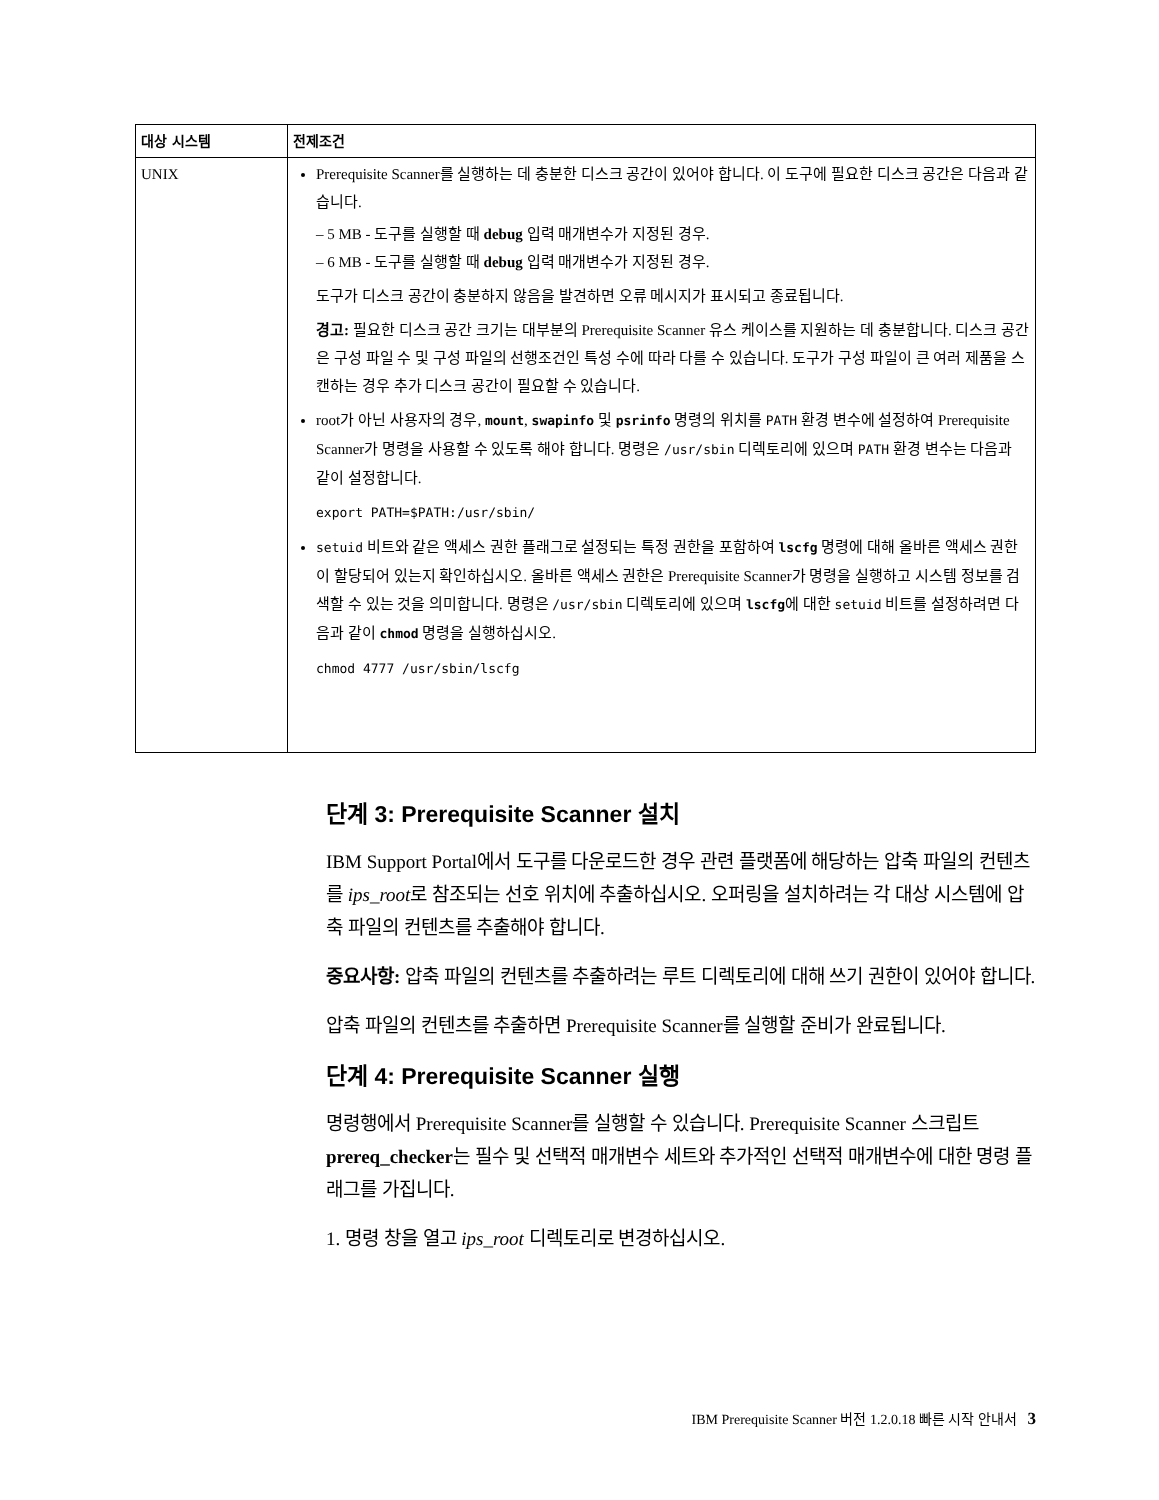| 대상 시스템 | 전제조건 |
| --- | --- |
| UNIX | Prerequisite Scanner를 실행하는 데 충분한 디스크 공간이 있어야 합니다. 이 도구에 필요한 디스크 공간은 다음과 같습니다. – 5 MB - 도구를 실행할 때 debug 입력 매개변수가 지정된 경우. – 6 MB - 도구를 실행할 때 debug 입력 매개변수가 지정된 경우. 도구가 디스크 공간이 충분하지 않음을 발견하면 오류 메시지가 표시되고 종료됩니다. 경고: 필요한 디스크 공간 크기는 대부분의 Prerequisite Scanner 유스 케이스를 지원하는 데 충분합니다. 디스크 공간은 구성 파일 수 및 구성 파일의 선행조건인 특성 수에 따라 다를 수 있습니다. 도구가 구성 파일이 큰 여러 제품을 스캔하는 경우 추가 디스크 공간이 필요할 수 있습니다. root가 아닌 사용자의 경우, mount , swapinfo 및 psrinfo 명령의 위치를 PATH 환경 변수에 설정하여 Prerequisite Scanner가 명령을 사용할 수 있도록 해야 합니다. 명령은 /usr/sbin 디렉토리에 있으며 PATH 환경 변수는 다음과 같이 설정합니다. export PATH=$PATH:/usr/sbin/ setuid 비트와 같은 액세스 권한 플래그로 설정되는 특정 권한을 포함하여 lscfg 명령에 대해 올바른 액세스 권한이 할당되어 있는지 확인하십시오. 올바른 액세스 권한은 Prerequisite Scanner가 명령을 실행하고 시스템 정보를 검색할 수 있는 것을 의미합니다. 명령은 /usr/sbin 디렉토리에 있으며 lscfg 에 대한 setuid 비트를 설정하려면 다음과 같이 chmod 명령을 실행하십시오. chmod 4777 /usr/sbin/lscfg |
단계 3: Prerequisite Scanner 설치
IBM Support Portal에서 도구를 다운로드한 경우 관련 플랫폼에 해당하는 압축 파일의 컨텐츠를 ips_root로 참조되는 선호 위치에 추출하십시오. 오퍼링을 설치하려는 각 대상 시스템에 압축 파일의 컨텐츠를 추출해야 합니다.
중요사항: 압축 파일의 컨텐츠를 추출하려는 루트 디렉토리에 대해 쓰기 권한이 있어야 합니다.
압축 파일의 컨텐츠를 추출하면 Prerequisite Scanner를 실행할 준비가 완료됩니다.
단계 4: Prerequisite Scanner 실행
명령행에서 Prerequisite Scanner를 실행할 수 있습니다. Prerequisite Scanner 스크립트 prereq_checker는 필수 및 선택적 매개변수 세트와 추가적인 선택적 매개변수에 대한 명령 플래그를 가집니다.
1. 명령 창을 열고 ips_root 디렉토리로 변경하십시오.
IBM Prerequisite Scanner 버전 1.2.0.18 빠른 시작 안내서 3